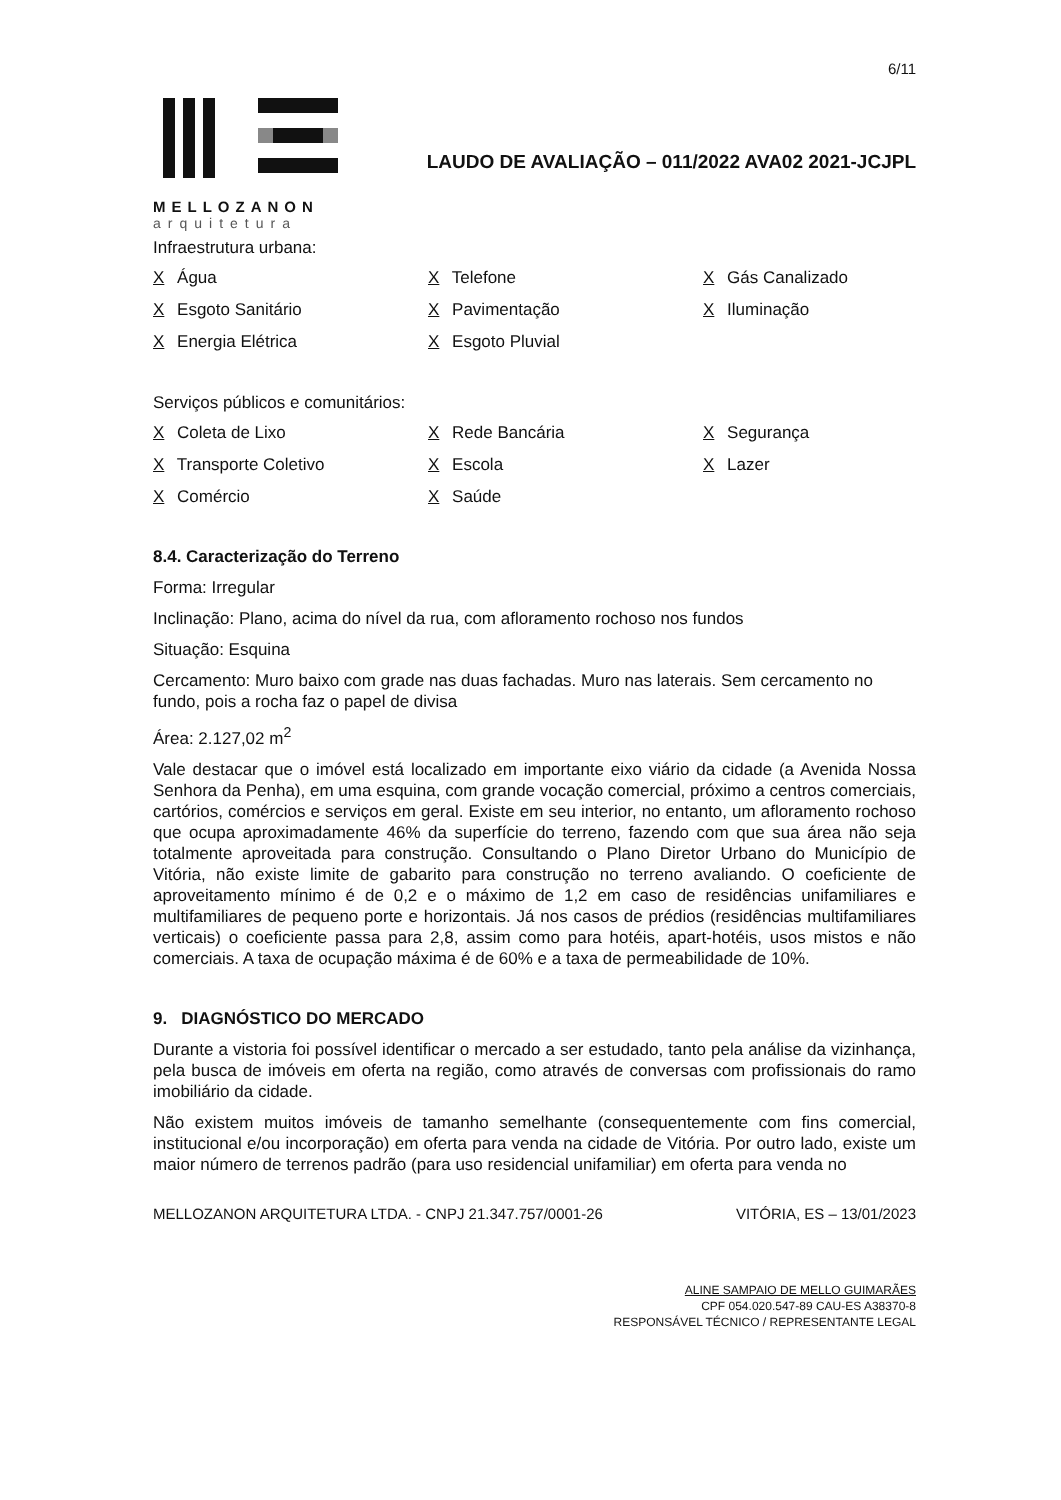6/11
MELLOZANON
arquitetura
LAUDO DE AVALIAÇÃO – 011/2022 AVA02 2021-JCJPL
Infraestrutura urbana:
X Água
X Telefone
X Gás Canalizado
X Esgoto Sanitário
X Pavimentação
X Iluminação
X Energia Elétrica
X Esgoto Pluvial
Serviços públicos e comunitários:
X Coleta de Lixo
X Rede Bancária
X Segurança
X Transporte Coletivo
X Escola
X Lazer
X Comércio
X Saúde
8.4. Caracterização do Terreno
Forma: Irregular
Inclinação: Plano, acima do nível da rua, com afloramento rochoso nos fundos
Situação: Esquina
Cercamento: Muro baixo com grade nas duas fachadas. Muro nas laterais. Sem cercamento no fundo, pois a rocha faz o papel de divisa
Área: 2.127,02 m<sup>2</sup>
Vale destacar que o imóvel está localizado em importante eixo viário da cidade (a Avenida Nossa Senhora da Penha), em uma esquina, com grande vocação comercial, próximo a centros comerciais, cartórios, comércios e serviços em geral. Existe em seu interior, no entanto, um afloramento rochoso que ocupa aproximadamente 46% da superfície do terreno, fazendo com que sua área não seja totalmente aproveitada para construção. Consultando o Plano Diretor Urbano do Município de Vitória, não existe limite de gabarito para construção no terreno avaliando. O coeficiente de aproveitamento mínimo é de 0,2 e o máximo de 1,2 em caso de residências unifamiliares e multifamiliares de pequeno porte e horizontais. Já nos casos de prédios (residências multifamiliares verticais) o coeficiente passa para 2,8, assim como para hotéis, apart-hotéis, usos mistos e não comerciais. A taxa de ocupação máxima é de 60% e a taxa de permeabilidade de 10%.
9. DIAGNÓSTICO DO MERCADO
Durante a vistoria foi possível identificar o mercado a ser estudado, tanto pela análise da vizinhança, pela busca de imóveis em oferta na região, como através de conversas com profissionais do ramo imobiliário da cidade.
Não existem muitos imóveis de tamanho semelhante (consequentemente com fins comercial, institucional e/ou incorporação) em oferta para venda na cidade de Vitória. Por outro lado, existe um maior número de terrenos padrão (para uso residencial unifamiliar) em oferta para venda no
MELLOZANON ARQUITETURA LTDA. - CNPJ 21.347.757/0001-26 VITÓRIA, ES – 13/01/2023
ALINE SAMPAIO DE MELLO GUIMARÃES
CPF 054.020.547-89 CAU-ES A38370-8
RESPONSÁVEL TÉCNICO / REPRESENTANTE LEGAL